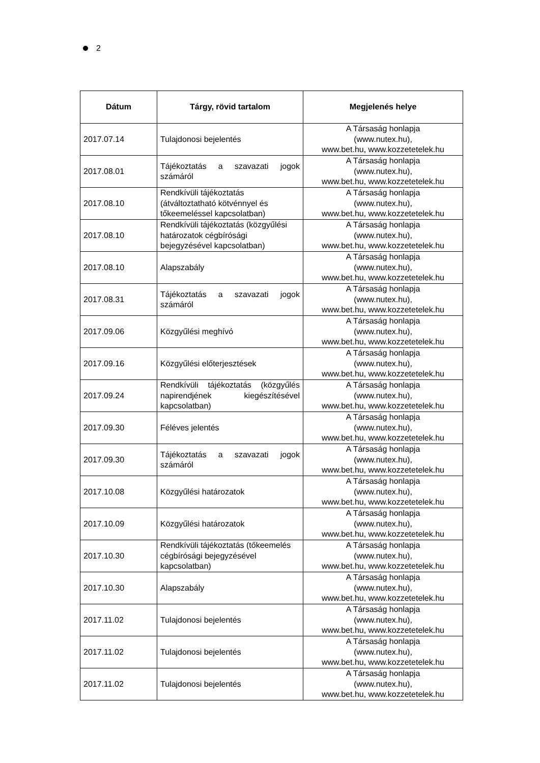2
| Dátum | Tárgy, rövid tartalom | Megjelenés helye |
| --- | --- | --- |
| 2017.07.14 | Tulajdonosi bejelentés | A Társaság honlapja (www.nutex.hu), www.bet.hu, www.kozzetetelek.hu |
| 2017.08.01 | Tájékoztatás a szavazati jogok számáról | A Társaság honlapja (www.nutex.hu), www.bet.hu, www.kozzetetelek.hu |
| 2017.08.10 | Rendkívüli tájékoztatás (átváltoztatható kötvénnyel és tőkeemeléssel kapcsolatban) | A Társaság honlapja (www.nutex.hu), www.bet.hu, www.kozzetetelek.hu |
| 2017.08.10 | Rendkívüli tájékoztatás (közgyűlési határozatok cégbírósági bejegyzésével kapcsolatban) | A Társaság honlapja (www.nutex.hu), www.bet.hu, www.kozzetetelek.hu |
| 2017.08.10 | Alapszabály | A Társaság honlapja (www.nutex.hu), www.bet.hu, www.kozzetetelek.hu |
| 2017.08.31 | Tájékoztatás a szavazati jogok számáról | A Társaság honlapja (www.nutex.hu), www.bet.hu, www.kozzetetelek.hu |
| 2017.09.06 | Közgyűlési meghívó | A Társaság honlapja (www.nutex.hu), www.bet.hu, www.kozzetetelek.hu |
| 2017.09.16 | Közgyűlési előterjesztések | A Társaság honlapja (www.nutex.hu), www.bet.hu, www.kozzetetelek.hu |
| 2017.09.24 | Rendkívüli tájékoztatás (közgyűlés napirendjének kiegészítésével kapcsolatban) | A Társaság honlapja (www.nutex.hu), www.bet.hu, www.kozzetetelek.hu |
| 2017.09.30 | Féléves jelentés | A Társaság honlapja (www.nutex.hu), www.bet.hu, www.kozzetetelek.hu |
| 2017.09.30 | Tájékoztatás a szavazati jogok számáról | A Társaság honlapja (www.nutex.hu), www.bet.hu, www.kozzetetelek.hu |
| 2017.10.08 | Közgyűlési határozatok | A Társaság honlapja (www.nutex.hu), www.bet.hu, www.kozzetetelek.hu |
| 2017.10.09 | Közgyűlési határozatok | A Társaság honlapja (www.nutex.hu), www.bet.hu, www.kozzetetelek.hu |
| 2017.10.30 | Rendkívüli tájékoztatás (tőkeemelés cégbírósági bejegyzésével kapcsolatban) | A Társaság honlapja (www.nutex.hu), www.bet.hu, www.kozzetetelek.hu |
| 2017.10.30 | Alapszabály | A Társaság honlapja (www.nutex.hu), www.bet.hu, www.kozzetetelek.hu |
| 2017.11.02 | Tulajdonosi bejelentés | A Társaság honlapja (www.nutex.hu), www.bet.hu, www.kozzetetelek.hu |
| 2017.11.02 | Tulajdonosi bejelentés | A Társaság honlapja (www.nutex.hu), www.bet.hu, www.kozzetetelek.hu |
| 2017.11.02 | Tulajdonosi bejelentés | A Társaság honlapja (www.nutex.hu), www.bet.hu, www.kozzetetelek.hu |